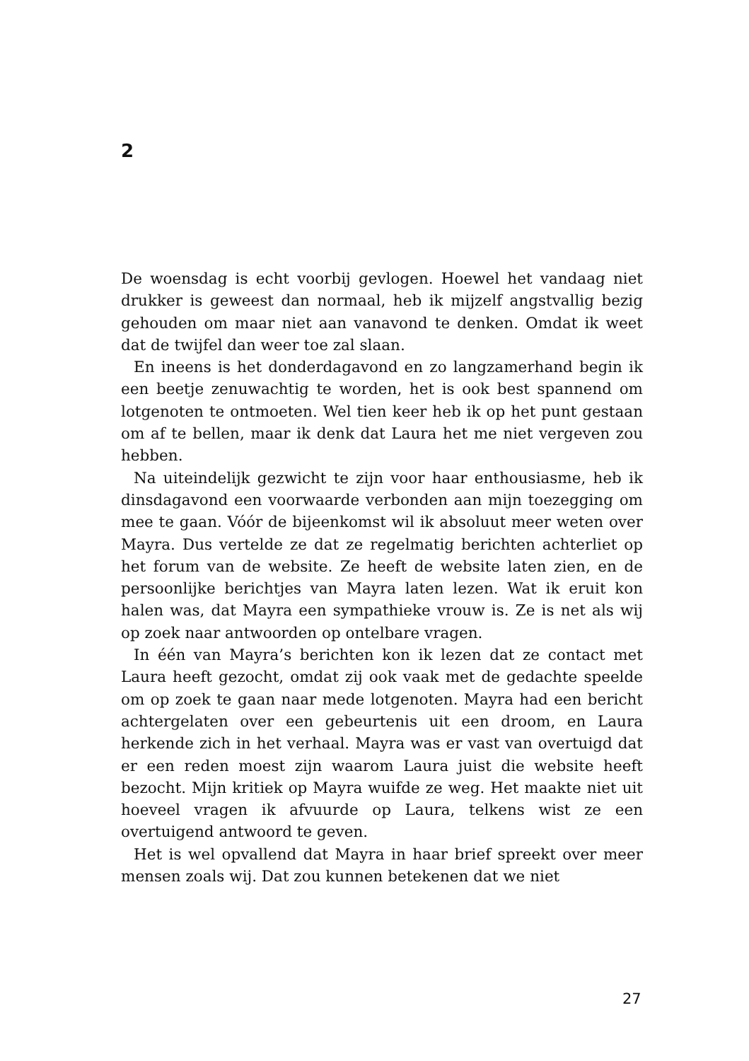2
De woensdag is echt voorbij gevlogen. Hoewel het vandaag niet drukker is geweest dan normaal, heb ik mijzelf angstvallig bezig gehouden om maar niet aan vanavond te denken. Omdat ik weet dat de twijfel dan weer toe zal slaan.
En ineens is het donderdagavond en zo langzamerhand begin ik een beetje zenuwachtig te worden, het is ook best spannend om lotgenoten te ontmoeten. Wel tien keer heb ik op het punt gestaan om af te bellen, maar ik denk dat Laura het me niet vergeven zou hebben.
Na uiteindelijk gezwicht te zijn voor haar enthousiasme, heb ik dinsdagavond een voorwaarde verbonden aan mijn toezegging om mee te gaan. Vóór de bijeenkomst wil ik absoluut meer weten over Mayra. Dus vertelde ze dat ze regelmatig berichten achterliet op het forum van de website. Ze heeft de website laten zien, en de persoonlijke berichtjes van Mayra laten lezen. Wat ik eruit kon halen was, dat Mayra een sympathieke vrouw is. Ze is net als wij op zoek naar antwoorden op ontelbare vragen.
In één van Mayra’s berichten kon ik lezen dat ze contact met Laura heeft gezocht, omdat zij ook vaak met de gedachte speelde om op zoek te gaan naar mede lotgenoten. Mayra had een bericht achtergelaten over een gebeurtenis uit een droom, en Laura herkende zich in het verhaal. Mayra was er vast van overtuigd dat er een reden moest zijn waarom Laura juist die website heeft bezocht. Mijn kritiek op Mayra wuifde ze weg. Het maakte niet uit hoeveel vragen ik afvuurde op Laura, telkens wist ze een overtuigend antwoord te geven.
Het is wel opvallend dat Mayra in haar brief spreekt over meer mensen zoals wij. Dat zou kunnen betekenen dat we niet
27